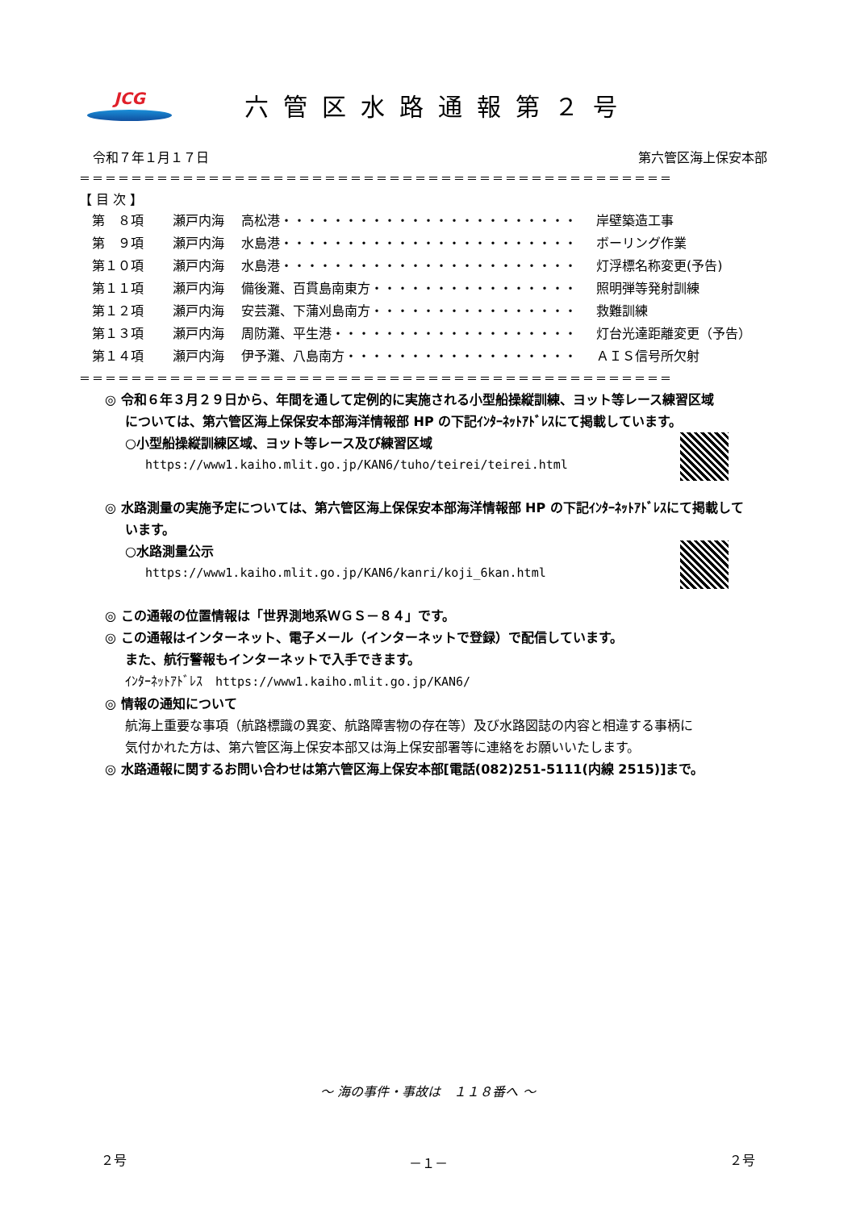JCG
六管区水路通報第２号
令和７年１月１７日 第六管区海上保安本部
＝＝＝＝＝＝＝＝＝＝＝＝＝＝＝＝＝＝＝＝＝＝＝＝＝＝＝＝＝＝＝＝＝＝＝＝＝＝＝＝＝＝＝＝＝＝
【 目 次 】
| 第 ８項 | 瀬戸内海 | 高松港・・・・・・・・・・・・・・・・・・・・・・・ | 岸壁築造工事 |
| 第 ９項 | 瀬戸内海 | 水島港・・・・・・・・・・・・・・・・・・・・・・・ | ボーリング作業 |
| 第１０項 | 瀬戸内海 | 水島港・・・・・・・・・・・・・・・・・・・・・・・ | 灯浮標名称変更(予告) |
| 第１１項 | 瀬戸内海 | 備後灘、百貫島南東方・・・・・・・・・・・・・・・・ | 照明弾等発射訓練 |
| 第１２項 | 瀬戸内海 | 安芸灘、下蒲刈島南方・・・・・・・・・・・・・・・・ | 救難訓練 |
| 第１３項 | 瀬戸内海 | 周防灘、平生港・・・・・・・・・・・・・・・・・・・ | 灯台光達距離変更（予告） |
| 第１４項 | 瀬戸内海 | 伊予灘、八島南方・・・・・・・・・・・・・・・・・・ | ＡＩＳ信号所欠射 |
＝＝＝＝＝＝＝＝＝＝＝＝＝＝＝＝＝＝＝＝＝＝＝＝＝＝＝＝＝＝＝＝＝＝＝＝＝＝＝＝＝＝＝＝＝＝
◎ 令和６年３月２９日から、年間を通して定例的に実施される小型船操縦訓練、ヨット等レース練習区域
については、第六管区海上保保安本部海洋情報部 HP の下記ｲﾝﾀｰﾈｯﾄｱﾄﾞﾚｽにて掲載しています。
○小型船操縦訓練区域、ヨット等レース及び練習区域
https://www1.kaiho.mlit.go.jp/KAN6/tuho/teirei/teirei.html
◎ 水路測量の実施予定については、第六管区海上保保安本部海洋情報部 HP の下記ｲﾝﾀｰﾈｯﾄｱﾄﾞﾚｽにて掲載して
います。
○水路測量公示
https://www1.kaiho.mlit.go.jp/KAN6/kanri/koji_6kan.html
◎ この通報の位置情報は「世界測地系ＷＧＳ－８４」です。
◎ この通報はインターネット、電子メール（インターネットで登録）で配信しています。
また、航行警報もインターネットで入手できます。
ｲﾝﾀｰﾈｯﾄｱﾄﾞﾚｽ　https://www1.kaiho.mlit.go.jp/KAN6/
◎ 情報の通知について
航海上重要な事項（航路標識の異変、航路障害物の存在等）及び水路図誌の内容と相違する事柄に
気付かれた方は、第六管区海上保安本部又は海上保安部署等に連絡をお願いいたします。
◎ 水路通報に関するお問い合わせは第六管区海上保安本部[電話(082)251-5111(内線 2515)]まで。
～ 海の事件・事故は　１１８番へ ～
２号 －１－ ２号